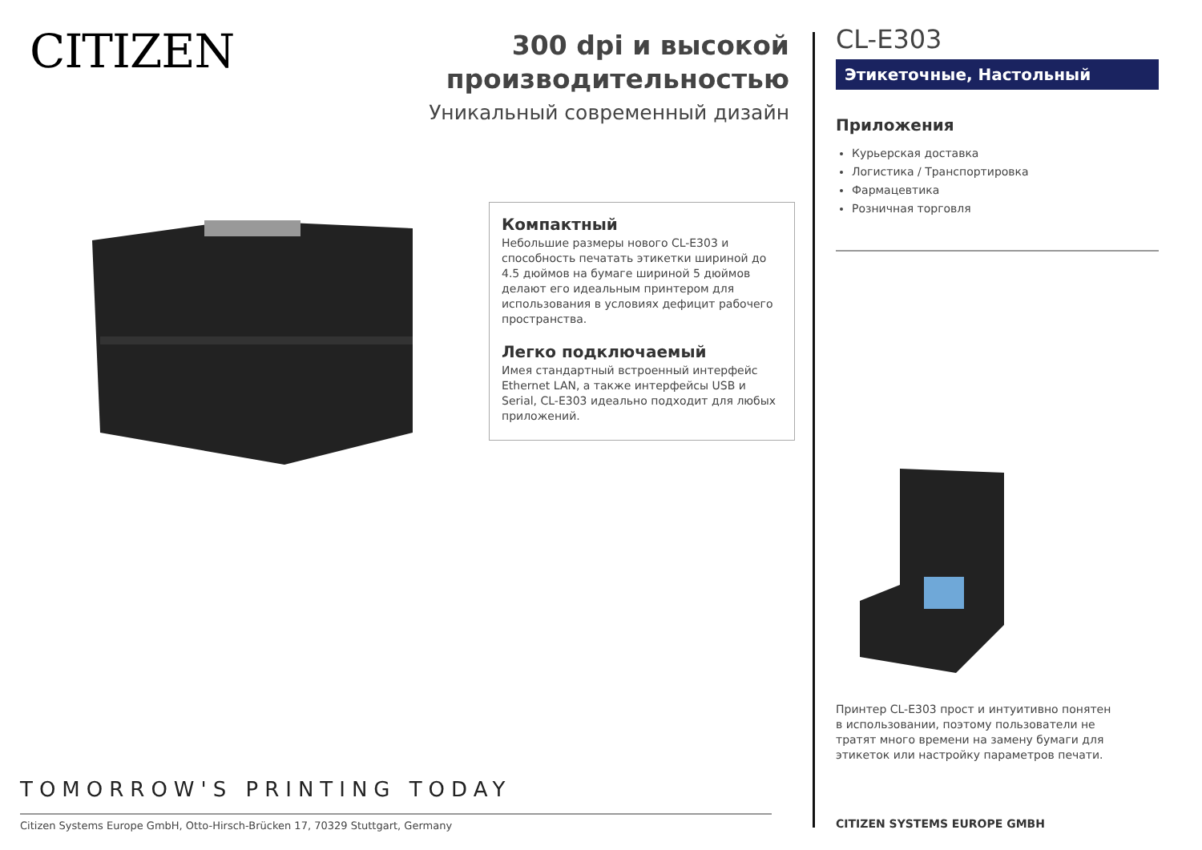CITIZEN
300 dpi и высокой производительностью
Уникальный современный дизайн
Компактный
Небольшие размеры нового CL-E303 и способность печатать этикетки шириной до 4.5 дюймов на бумаге шириной 5 дюймов делают его идеальным принтером для использования в условиях дефицит рабочего пространства.
Легко подключаемый
Имея стандартный встроенный интерфейс Ethernet LAN, а также интерфейсы USB и Serial, CL-E303 идеально подходит для любых приложений.
TOMORROW'S PRINTING TODAY
Citizen Systems Europe GmbH, Otto-Hirsch-Brücken 17, 70329 Stuttgart, Germany
CL-E303
Этикеточные, Настольный
Приложения
Курьерская доставка
Логистика / Транспортировка
Фармацевтика
Розничная торговля
Принтер CL-E303 прост и интуитивно понятен в использовании, поэтому пользователи не тратят много времени на замену бумаги для этикеток или настройку параметров печати.
CITIZEN SYSTEMS EUROPE GMBH